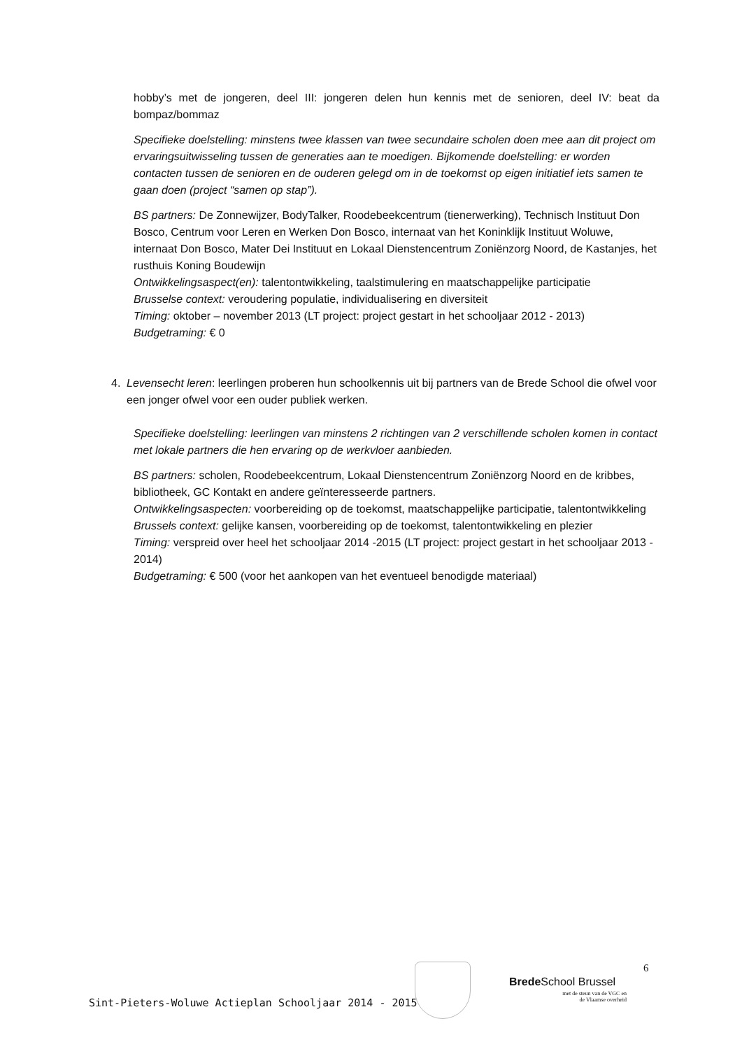hobby’s met de jongeren, deel III: jongeren delen hun kennis met de senioren, deel IV: beat da bompaz/bommaz
Specifieke doelstelling: minstens twee klassen van twee secundaire scholen doen mee aan dit project om ervaringsuitwisseling tussen de generaties aan te moedigen. Bijkomende doelstelling: er worden contacten tussen de senioren en de ouderen gelegd om in de toekomst op eigen initiatief iets samen te gaan doen (project “samen op stap”).
BS partners: De Zonnewijzer, BodyTalker, Roodebeekcentrum (tienerwerking), Technisch Instituut Don Bosco, Centrum voor Leren en Werken Don Bosco, internaat van het Koninklijk Instituut Woluwe, internaat Don Bosco, Mater Dei Instituut en Lokaal Dienstencentrum Zoniënzorg Noord, de Kastanjes, het rusthuis Koning Boudewijn
Ontwikkelingsaspect(en): talentontwikkeling, taalstimulering en maatschappelijke participatie
Brusselse context: veroudering populatie, individualisering en diversiteit
Timing: oktober – november 2013 (LT project: project gestart in het schooljaar 2012 - 2013)
Budgetraming: € 0
4. Levensecht leren: leerlingen proberen hun schoolkennis uit bij partners van de Brede School die ofwel voor een jonger ofwel voor een ouder publiek werken.
Specifieke doelstelling: leerlingen van minstens 2 richtingen van 2 verschillende scholen komen in contact met lokale partners die hen ervaring op de werkvloer aanbieden.
BS partners: scholen, Roodebeekcentrum, Lokaal Dienstencentrum Zoniënzorg Noord en de kribbes, bibliotheek, GC Kontakt en andere geïnteresseerde partners.
Ontwikkelingsaspecten: voorbereiding op de toekomst, maatschappelijke participatie, talentontwikkeling
Brussels context: gelijke kansen, voorbereiding op de toekomst, talentontwikkeling en plezier
Timing: verspreid over heel het schooljaar 2014 -2015 (LT project: project gestart in het schooljaar 2013 - 2014)
Budgetraming: € 500 (voor het aankopen van het eventueel benodigde materiaal)
6
Brede School Brussel
met de steun van de VGC en
de Vlaamse overheid
Sint-Pieters-Woluwe Actieplan Schooljaar 2014 - 2015